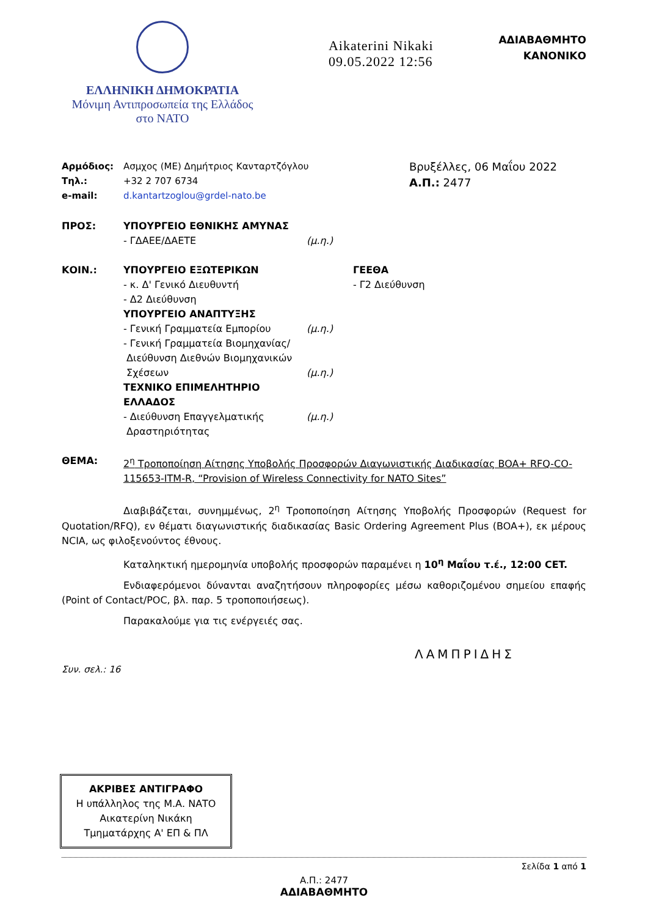ΕΛΛΗΝΙΚΗ ΔΗΜΟΚΡΑΤΙΑ
Μόνιμη Αντιπροσωπεία της Ελλάδος
στο ΝΑΤΟ
Aikaterini Nikaki
09.05.2022 12:56
ΑΔΙΑΒΑΘΜΗΤΟ
ΚΑΝΟΝΙΚΟ
Αρμόδιος: Ασμχος (ΜΕ) Δημήτριος Κανταρτζόγλου
Τηλ.: +32 2 707 6734
e-mail: d.kantartzoglou@grdel-nato.be
Βρυξέλλες, 06 Μαΐου 2022
Α.Π.: 2477
ΠΡΟΣ: ΥΠΟΥΡΓΕΙΟ ΕΘΝΙΚΗΣ ΑΜΥΝΑΣ
- ΓΔΑΕΕ/ΔΑΕΤΕ
(μ.η.)
ΚΟΙΝ.: ΥΠΟΥΡΓΕΙΟ ΕΞΩΤΕΡΙΚΩΝ
- κ. Δ' Γενικό Διευθυντή
- Δ2 Διεύθυνση
ΥΠΟΥΡΓΕΙΟ ΑΝΑΠΤΥΞΗΣ
- Γενική Γραμματεία Εμπορίου
- Γενική Γραμματεία Βιομηχανίας/
Διεύθυνση Διεθνών Βιομηχανικών
Σχέσεων
ΤΕΧΝΙΚΟ ΕΠΙΜΕΛΗΤΗΡΙΟ ΕΛΛΑΔΟΣ
- Διεύθυνση Επαγγελματικής
Δραστηριότητας
(μ.η.)
(μ.η.)
(μ.η.)
ΓΕΕΘΑ
- Γ2 Διεύθυνση
ΘΕΜΑ: 2<sup>η</sup> Τροποποίηση Αίτησης Υποβολής Προσφορών Διαγωνιστικής Διαδικασίας BOA+ RFQ-CO-115653-ITM-R, “Provision of Wireless Connectivity for NATO Sites”
Διαβιβάζεται, συνημμένως, 2<sup>η</sup> Τροποποίηση Αίτησης Υποβολής Προσφορών (Request for Quotation/RFQ), εν θέματι διαγωνιστικής διαδικασίας Basic Ordering Agreement Plus (BOA+), εκ μέρους NCIA, ως φιλοξενούντος έθνους.
Καταληκτική ημερομηνία υποβολής προσφορών παραμένει η 10<sup>η</sup> Μαΐου τ.έ., 12:00 CET.
Ενδιαφερόμενοι δύνανται αναζητήσουν πληροφορίες μέσω καθοριζομένου σημείου επαφής (Point of Contact/POC, βλ. παρ. 5 τροποποιήσεως).
Παρακαλούμε για τις ενέργειές σας.
ΛΑΜΠΡΙΔΗΣ
Συν. σελ.: 16
ΑΚΡΙΒΕΣ ΑΝΤΙΓΡΑΦΟ
Η υπάλληλος της Μ.Α. ΝΑΤΟ
Αικατερίνη Νικάκη
Τμηματάρχης Α' ΕΠ & ΠΛ
Σελίδα 1 από 1
Α.Π.: 2477
ΑΔΙΑΒΑΘΜΗΤΟ